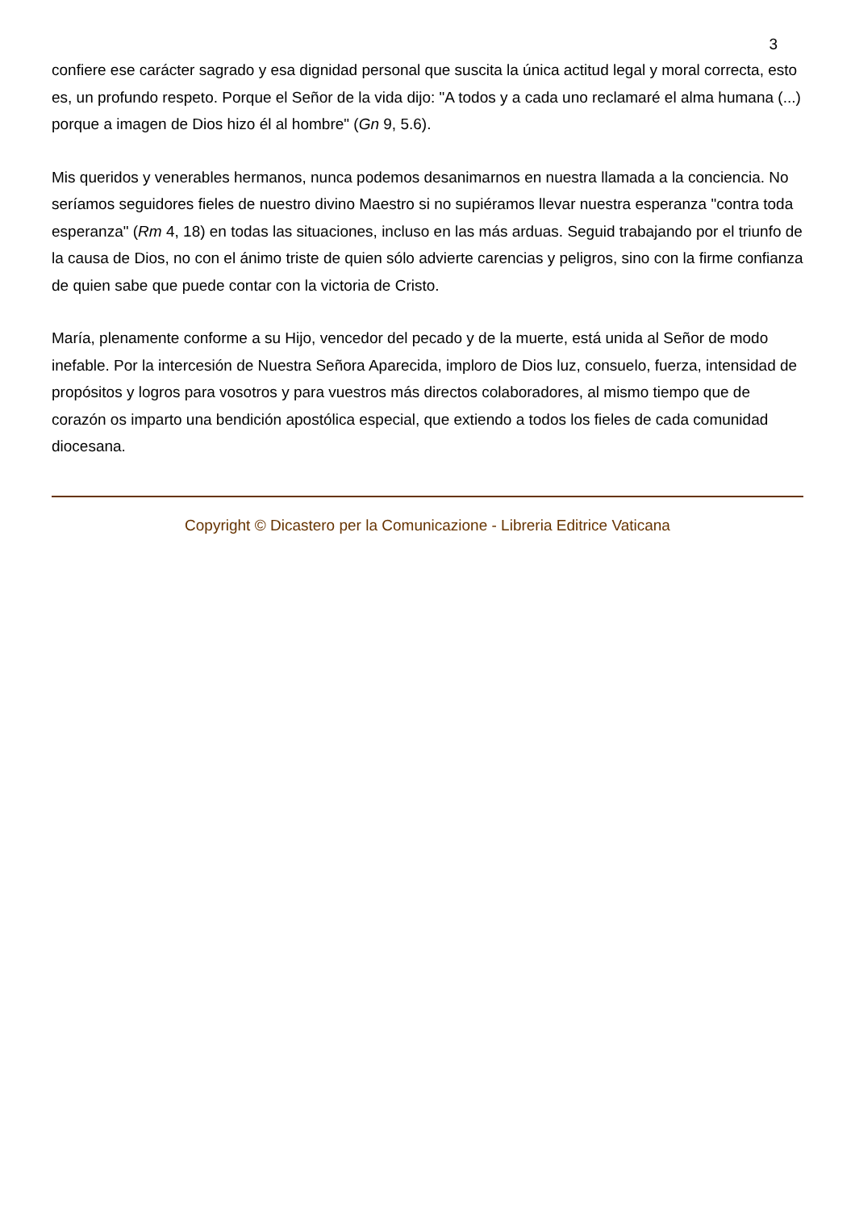3
confiere ese carácter sagrado y esa dignidad personal que suscita la única actitud legal y moral correcta, esto es, un profundo respeto. Porque el Señor de la vida dijo: "A todos y a cada uno reclamaré el alma humana (...) porque a imagen de Dios hizo él al hombre" (Gn 9, 5.6).
Mis queridos y venerables hermanos, nunca podemos desanimarnos en nuestra llamada a la conciencia. No seríamos seguidores fieles de nuestro divino Maestro si no supiéramos llevar nuestra esperanza "contra toda esperanza" (Rm 4, 18) en todas las situaciones, incluso en las más arduas. Seguid trabajando por el triunfo de la causa de Dios, no con el ánimo triste de quien sólo advierte carencias y peligros, sino con la firme confianza de quien sabe que puede contar con la victoria de Cristo.
María, plenamente conforme a su Hijo, vencedor del pecado y de la muerte, está unida al Señor de modo inefable. Por la intercesión de Nuestra Señora Aparecida, imploro de Dios luz, consuelo, fuerza, intensidad de propósitos y logros para vosotros y para vuestros más directos colaboradores, al mismo tiempo que de corazón os imparto una bendición apostólica especial, que extiendo a todos los fieles de cada comunidad diocesana.
Copyright © Dicastero per la Comunicazione - Libreria Editrice Vaticana